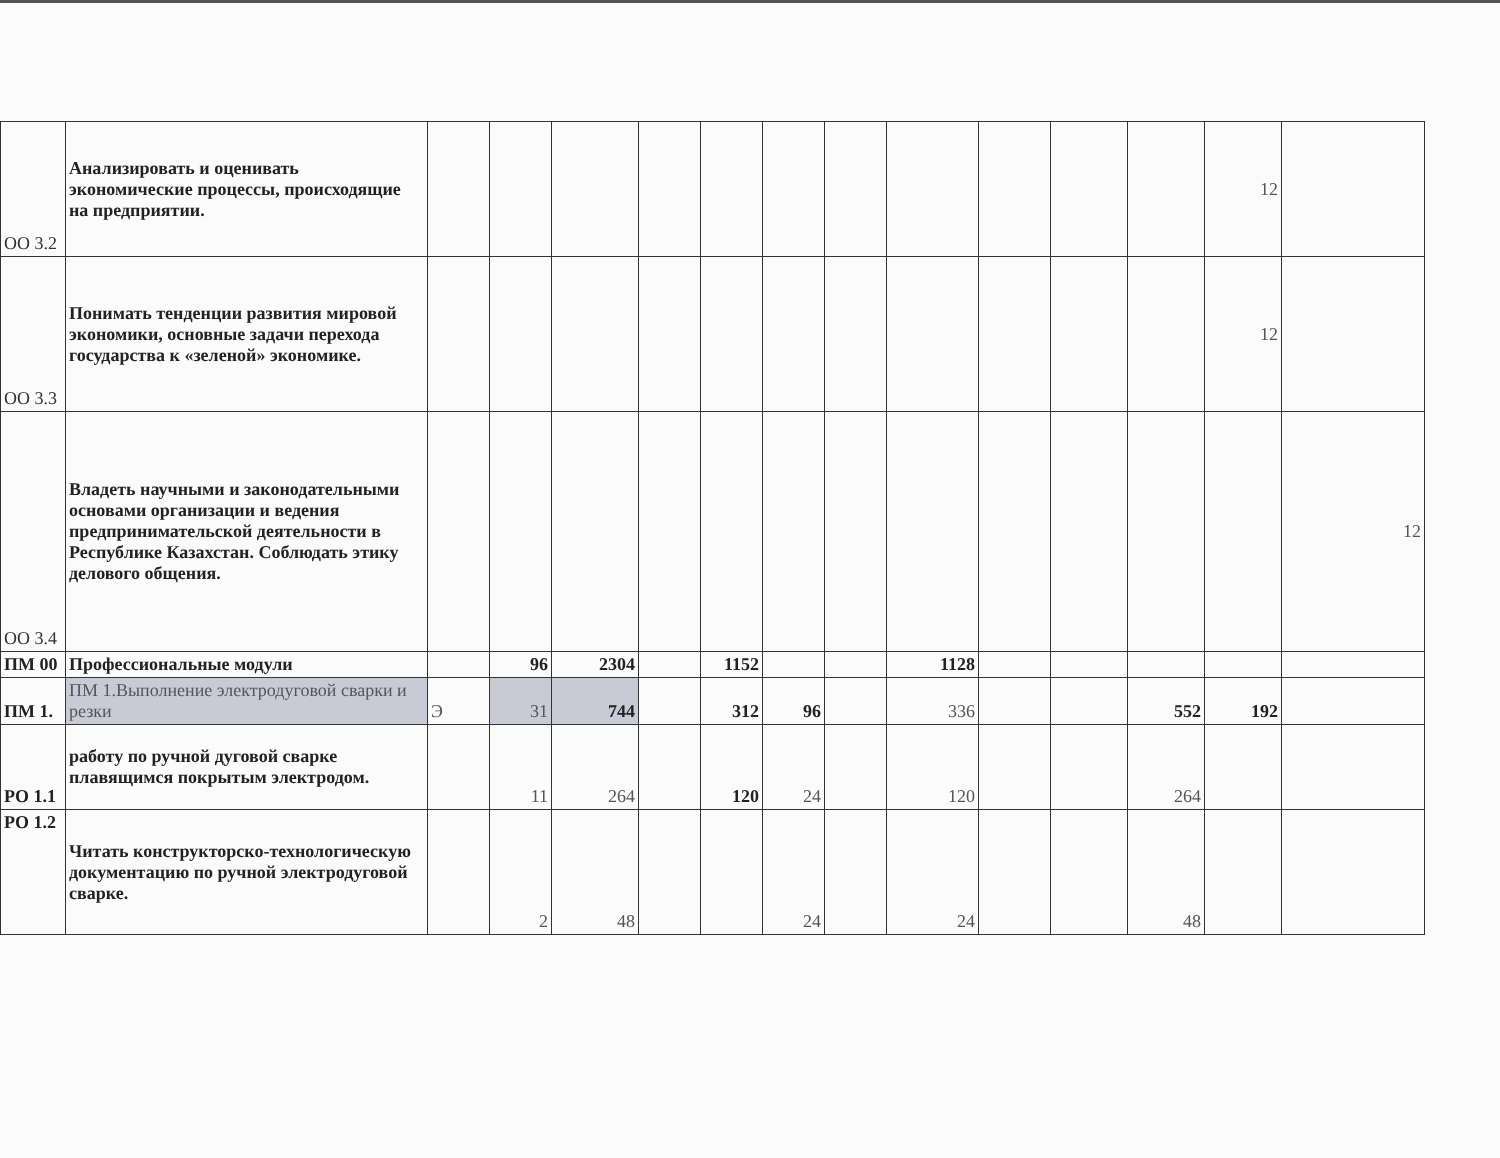| ОО 3.2 | Анализировать и оценивать экономические процессы, происходящие на предприятии. | | | | | | | | | | | | 12 | |
| ОО 3.3 | Понимать тенденции развития мировой экономики, основные задачи перехода государства к «зеленой» экономике. | | | | | | | | | | | | 12 | |
| ОО 3.4 | Владеть научными и законодательными основами организации и ведения предпринимательской деятельности в Республике Казахстан. Соблюдать этику делового общения. | | | | | | | | | | | | | 12 |
| ПМ 00 | Профессиональные модули | | 96 | 2304 | | 1152 | | | 1128 | | | | | |
| ПМ 1. | ПМ 1.Выполнение электродуговой сварки и резки | Э | 31 | 744 | | 312 | 96 | | 336 | | | 552 | 192 | |
| РО 1.1 | работу по ручной дуговой сварке плавящимся покрытым электродом. | | 11 | 264 | | 120 | 24 | | 120 | | | 264 | | |
| РО 1.2 | Читать конструкторско-технологическую документацию по ручной электродуговой сварке. | | 2 | 48 | | | 24 | | 24 | | | 48 | | |